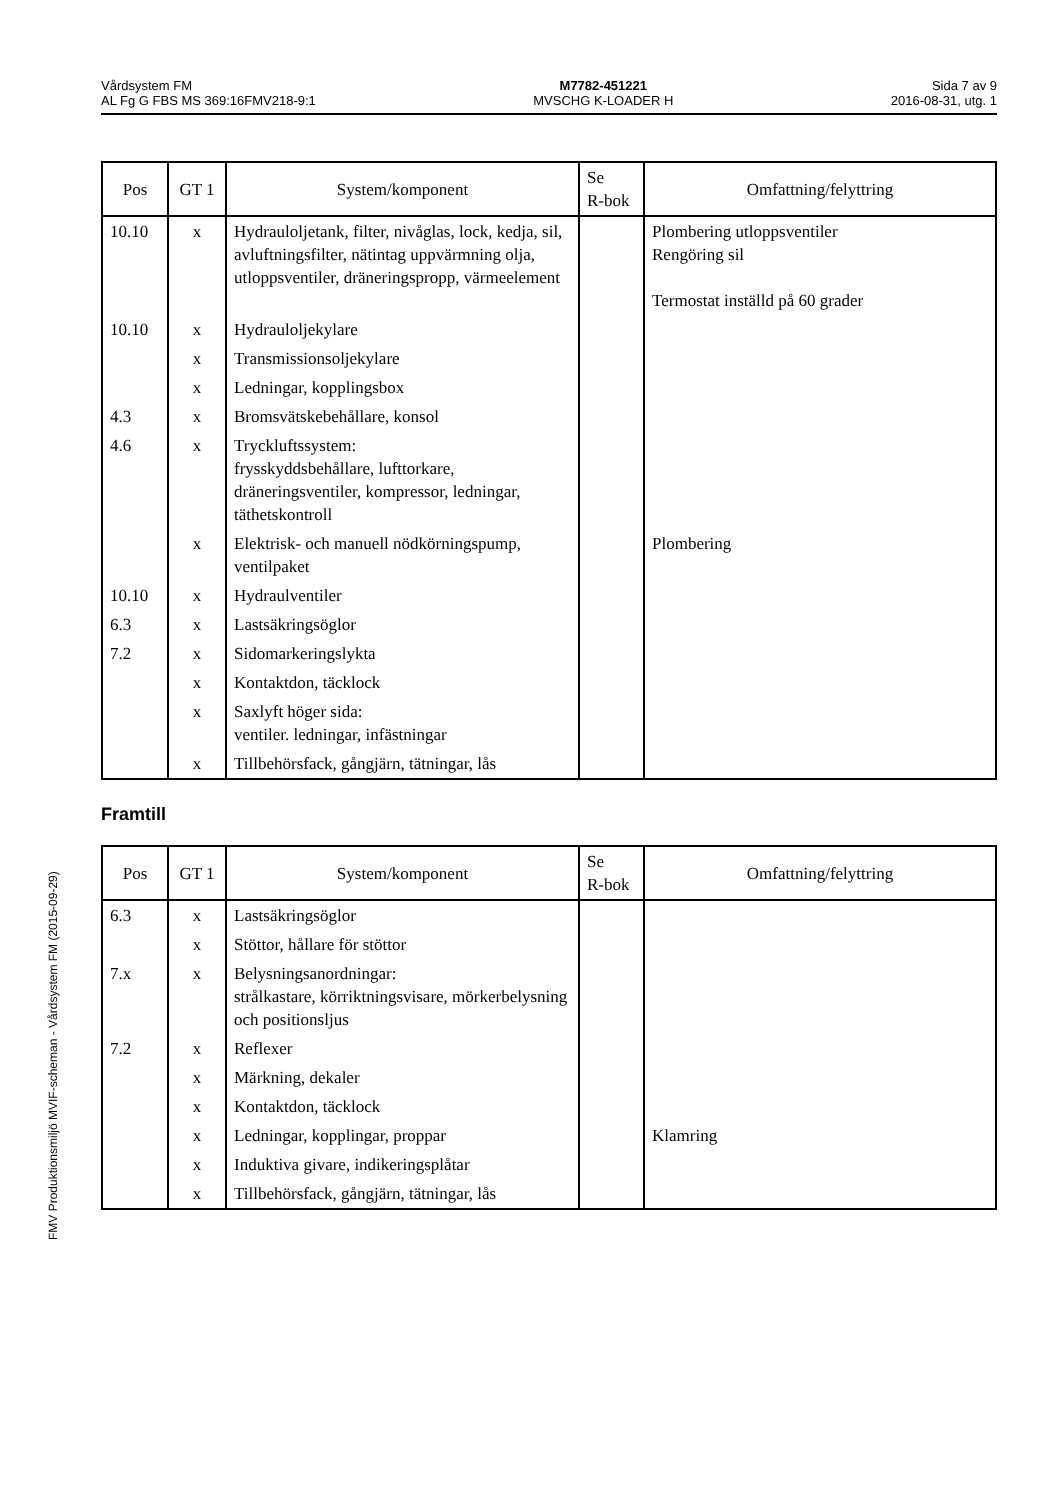Vårdsystem FM
AL Fg G FBS MS 369:16FMV218-9:1
M7782-451221
MVSCHG K-LOADER H
Sida 7 av 9
2016-08-31, utg. 1
| Pos | GT 1 | System/komponent | Se R-bok | Omfattning/felyttring |
| --- | --- | --- | --- | --- |
| 10.10 | x | Hydrauloljetank, filter, nivåglas, lock, kedja, sil, avluftningsfilter, nätintag uppvärmning olja, utloppsventiler, dräneringspropp, värmeelement | | Plombering utloppsventiler Rengöring sil Termostat inställd på 60 grader |
| 10.10 | x | Hydrauloljekylare | | |
| | x | Transmissionsoljekylare | | |
| | x | Ledningar, kopplingsbox | | |
| 4.3 | x | Bromsvätskebehållare, konsol | | |
| 4.6 | x | Tryckluftssystem: frysskyddsbehållare, lufttorkare, dräneringsventiler, kompressor, ledningar, täthetskontroll | | |
| | x | Elektrisk- och manuell nödkörningspump, ventilpaket | | Plombering |
| 10.10 | x | Hydraulventiler | | |
| 6.3 | x | Lastsäkringsöglor | | |
| 7.2 | x | Sidomarkeringslykta | | |
| | x | Kontaktdon, täcklock | | |
| | x | Saxlyft höger sida: ventiler. ledningar, infästningar | | |
| | x | Tillbehörsfack, gångjärn, tätningar, lås | | |
Framtill
| Pos | GT 1 | System/komponent | Se R-bok | Omfattning/felyttring |
| --- | --- | --- | --- | --- |
| 6.3 | x | Lastsäkringsöglor | | |
| | x | Stöttor, hållare för stöttor | | |
| 7.x | x | Belysningsanordningar: strålkastare, körriktningsvisare, mörkerbelysning och positionsljus | | |
| 7.2 | x | Reflexer | | |
| | x | Märkning, dekaler | | |
| | x | Kontaktdon, täcklock | | |
| | x | Ledningar, kopplingar, proppar | | Klamring |
| | x | Induktiva givare, indikeringsplåtar | | |
| | x | Tillbehörsfack, gångjärn, tätningar, lås | | |
FMV Produktionsmiljö MVIF-scheman - Vårdsystem FM (2015-09-29)